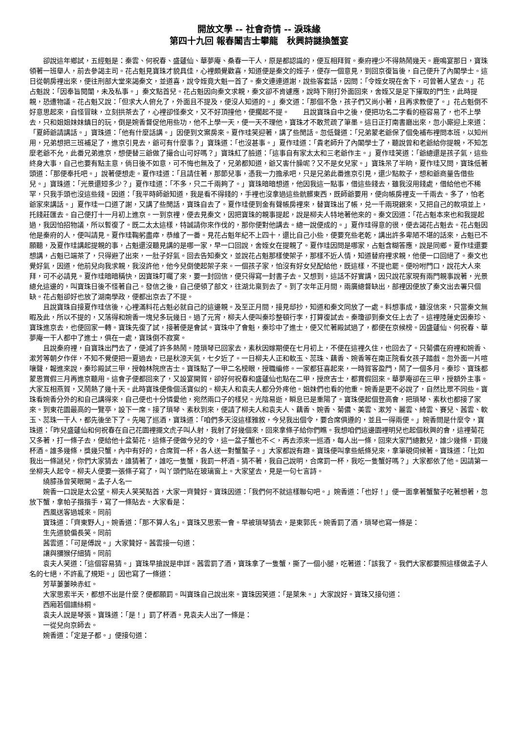開放文學 -- 社會奇情 -- 淚珠緣
第四十九回 報春闈吉士攀龍　秋興詩謎換蟹宴
卻說這年鄉試，五經魁是：秦雲、何祝春、盛蘧仙、華夢庵、桑春一干人，原是都認識的，便互相拜賀。秦府裡少不得熱鬧幾天。鹿鳴宴那日，寶珠領著一班舉人，前去參謁主司。花占魁見寶珠才貌具佳，心裡頗覺歡喜，知道便是秦文的姪子，便存一個意見，到回京復旨後，自己便升了內閣學士。這日從朝房裡出來，便往刑部大堂來謁秦文，並道喜，說令姪竟大魁一首了。秦文連連道謝，說些客套話，因問：「令姪女現在舍下，可曾著人望去。」花占魁說：「因奉旨閱闈，未及私事。」秦文點首兒。花占魁因向秦文求親，秦文卻不肯遽應，說時下剛打外面回來，舍姪又是足下擢取的門生，此時提親，恐遭物議。花占魁又說：「但求大人俯允了，外面且不提及，便沒人知道的。」秦文道：「那個不急，孩子們又尚小著，且再求教便了。」花占魁倒不好意思起來，自怪冒昧，立刻拱茶去了，心裡卻怪秦文，又不好頂撞他，便擱起不提。　　且說寶珠自中之後，便把功名二字看的極容易了，也不上學去，只和姐姐妹妹鎮日的玩，倒是婉香督促他用些功，他不上學一天，便一天不理他，寶珠才不敢荒疏了筆墨。這日正打南書廳出來，忽小廝迎上來道：「夏師爺請講話。」寶珠道：「他有什麼話講。」因便到文案房來。夏作珪笑迎著，講了些閒話。忽低聲道：「兄弟蒙老爺保了個免補布裡問本班，以知州用，兄弟想把三班補足了，進京引見去，爺可有什麼事？」寶珠道：「也沒甚事。」夏作珪道：「貴老師升了內閣學士了，聽說曾和老爺給你提親，不知怎麼老爺不允，此番兄弟進京，想便替三爺做了撮合山可好嗎？」寶珠紅了臉道：「這事自有家太太和三老爺作主。」夏作珪笑道：「爺總還是孩子氣，這些終身大事，自己也要有點主意，倘日後不如意，可不悔也無及了，兄弟都知道，爺又害什臊呢？又不是女兒家。」寶珠呆了半晌，夏作珪又問，寶珠低著頭道：「那便奉托吧。」說著便想走。夏作珪道：「且請住著，那節兒事，憑我一力擔承吧，只是兄弟此番進京引見，還少點款子，想和爺商量告借些兒。」寶珠道：「光景還短多少？」夏作珪道：「不多，只二千兩夠了。」寶珠暗暗想道，他因我這一點事，借這些錢去，雖我沒用錢處，借給他也不稀罕，只我手頭也沒這些錢。因道：「我平時師爺知道，我是看不得錢的，手裡也沒拿過這些骯髒東西，既師爺要用，便向帳房裡支一千兩去。多了，怕老爺家來講話。」夏作珪一口道了謝，又講了些閒話，寶珠自去了。夏作珪便到金有聲帳房裡來，替寶珠出了帳，兑一千兩現銀來，又把自己的款項並上，托錢莊匯去。自己便打十一月初上進京。一到京裡，便去見秦文，因把寶珠的親事提起，說是柳夫人特地著他來的。秦文因道：「花占魁本來也和我提起過，我因怕招物議，所以暫復了。既二太太這樣，特誠請你來作伐的，那你便對他講去。總一說便成的。」夏作珪得意的很，便去謁花占魁去。花占魁因他是秦府的人，便叫請見。夏作珪鞠躬盡瘁，恭維了一番。見花占魁年紀不上四十，還比自己小些，便要充些老乾，講出許多卑陋不堪的話來，占魁已不願聽，及夏作珪講起提親的事，占魁還沒聽見講的是哪一家，早一口回說，舍姪女在提親了。夏作珪因問是哪家，占魁含糊答應，說是同鄉。夏作珪還要想講，占魁已端茶了，只得避了出來，一肚子好氣。回去告知秦文，並說花占魁那樣使架子，那樣不近人情，知道替府裡求親，他便一口回絕了。秦文也覺好氣，因道，他前兒向我求親，我沒許他，他今兒倒使起架子來。一個孩子家，怕沒有好女兒配給他，既這樣，不提也罷。便吩咐門口，說花大人來拜，可不必請見。夏作珪暗暗稱快，因寶珠叮囑了來，要一封回信，便只得寫一封書子去。又想到，這話不好實講，因只說花家現有兩門親事說著，光景總允這邊的，叫寶珠日後不怪著自己。發信之後，自己便領了部文，往湖北稟到去了。到了次年正月間，兩廣總督缺出，部裡因便放了秦文出去署只個缺。花占魁卻好也放了湖南學政，便都出京去了不提。
且說寶珠自接夏作珪信後，心裡滿料花占魁必就自己的這邊親。及至正月間，接見邸抄，知道和秦文同放了一處。料想事成，雖沒信來，只當秦文無暇及此，所以不提的，又落得和婉香一塊兒多玩幾日。過了元宵，柳夫人便叫秦珍整頓行李，打算復試去。秦瓊卻到秦文任上去了。這裡陸蓮史因秦珍、寶珠進京去，也便回家一轉。寶珠先復了試，接著便是會試。寶珠中了會魁，秦珍中了進士，便又忙著殿試過了，都便在京候榜。因盛蘧仙、何祝春、華夢庵一干人都中了進士，俱在一處，寶珠倒不寂寞。
且說秦府裡，自寶珠出門去了，便減了許多熱鬧。陸瑣琴已回家去，素秋因嫁期便在七月初上，不便在這裡久住，也回去了。只菊儂在府裡和婉香、漱芳等朝夕作伴，不知不覺便把一夏過去，已是秋涼天氣，七夕近了。一日柳夫人正和軟玉、蕊珠、藕香、婉香等在南正院看女孩子踏戲。忽外面一片喧嚷聲，報進來說，秦珍殿試三甲，授翰林院庶吉士。寶珠點了一甲二名榜眼，授職編修。一家都狂喜起來，一時賀客盈門，鬧了一個多月。秦珍、寶珠都蒙恩賞假三月再進京聽用。這會子便都回來了，又設宴開賀，卻好何祝春和盛蘧仙也點在二甲，授庶吉士，都賞假回來。華夢庵卻在三甲，授額外主事。大家互相燕賀，又鬧熱了幾十天。此時寶珠便像個活寶似的。柳夫人和袁夫人都分外疼他。姐妹們也看的他重。婉香是更不必說了，自然比眾不同些。寶珠看婉香分外的和自己講得來，自己便也十分憐愛他，宛然兩口子的樣兒。光陰易逝，瞬息已是重陽了。寶珠便起個登高會，把瑣琴、素秋也都接了家來。到東花園最高的一覽亭，設下一席。接了瑣琴、素秋到來，便請了柳夫人和袁夫人、藕香、婉香、菊儂、美雲、漱芳、麗雲、綺雲、賽兒、茜雲、軟玉、蕊珠一干人，都先後坐下了。先喝了巡酒，寶珠道：「咱們多天沒這樣雅敘，今兒我出個令，要合席俱遵的，並且一得兩便。」婉香問是什麼令，寶珠道：「昨兒盛蘧仙和何祝春在自己花園裡擺文虎子叫人射，我射了好幾個來，回來拿條子給你們瞧。我想咱們這邊園裡明兒也起個秋興的會，這裡菊花又多著，打一條子去，便給他十盆菊花，這條子便做今兒的令，這一盆子蟹也不＜，再去添來一巡酒，每人出一條，回來大家鬥總數兒，誰少幾條，罰幾杯酒。誰多幾條，獎幾只蟹，內中有好的，合席賀一杯，各人送一對蟹螯子。」大家都說有趣。寶珠便叫拿些紙條兒來，拿筆硯伺候著。寶珠道：「比如我出一條謎兒，你們大家猜去，誰猜著了，誰吃一隻蟹，我罰一杯酒。猜不著，我自己說明，合席罰一杯，我吃一隻蟹好嗎？」大家都依了他。因請第一坐柳夫人起令。柳夫人便要一張條子寫了，叫丫頭們貼在玻璃窗上。大家望去，見是一句七言詩。
繞膝孫曾笑眼開。孟子人名一
婉香一口說是太公望。柳夫人笑笑點首，大家一齊贊好。寶珠因道：「我們何不就這樣聯句吧。」婉香道：「也好！」便一面拿著蟹螯子吃著想著，忽放下蟹，拿帕子揩揩手，寫了一條貼去。大家看是：
西風送客過城來。同前
寶珠道：「齊東野人」。婉香道：「那不算人名」。寶珠又思索一會。早被瑣琴猜去，是東郭氏。婉香罰了酒，瑣琴也寫一條是：
生先道貌偏長笑。同前
茜雲道：「可是傅說。」大家贊好。茜雲接一句道：
讓與獼猴仔細猜。同前
袁夫人笑道：「這個容易猜。」寶珠早搶說是申詳。茜雲罰了酒，寶珠拿了一隻蟹，撕了一個小腿，吃著道：「該我了。我們大家都要照這樣做孟子人名的七絕，不許亂了規矩。」因也寫了一條道：
芳草萋萋映赤虹。
大家思索半天，都想不出是什麼？便都願罰。叫寶珠自己說出來。寶珠因笑道：「是萊朱。」大家說好。寶珠又接句道：
西廂若個譜絲桐。
袁夫人說是琴張。寶珠道：「是！」罰了杯酒。見袁夫人出了一條是：
一從兒向京師去。
婉香道：「定是子都。」便接句道：